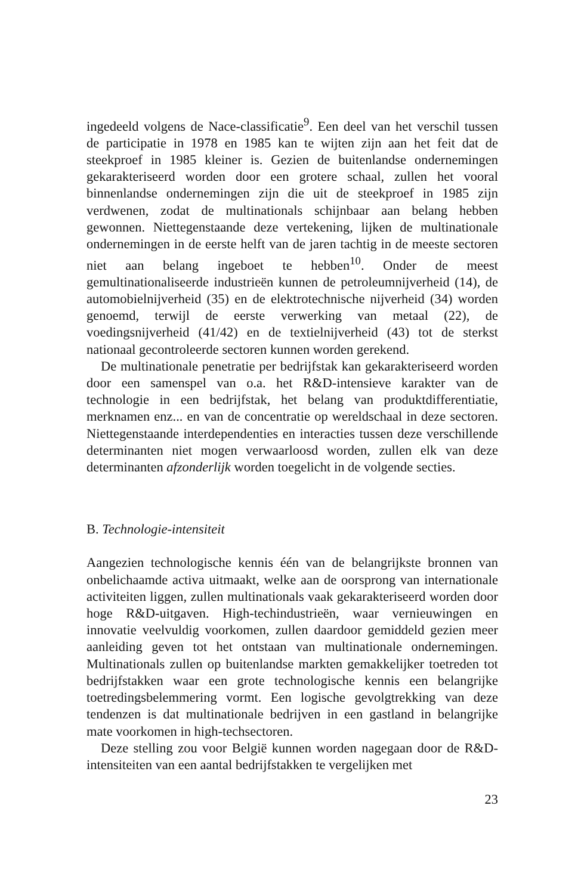ingedeeld volgens de Nace-classificatie<sup>9</sup>. Een deel van het verschil tussen de participatie in 1978 en 1985 kan te wijten zijn aan het feit dat de steekproef in 1985 kleiner is. Gezien de buitenlandse ondernemingen gekarakteriseerd worden door een grotere schaal, zullen het vooral binnenlandse ondernemingen zijn die uit de steekproef in 1985 zijn verdwenen, zodat de multinationals schijnbaar aan belang hebben gewonnen. Niettegenstaande deze vertekening, lijken de multinationale ondernemingen in de eerste helft van de jaren tachtig in de meeste sectoren niet aan belang ingeboet te hebben<sup>10</sup>. Onder de meest gemultinationaliseerde industrieën kunnen de petroleumnijverheid (14), de automobielnijverheid (35) en de elektrotechnische nijverheid (34) worden genoemd, terwijl de eerste verwerking van metaal (22), de voedingsnijverheid (41/42) en de textielnijverheid (43) tot de sterkst nationaal gecontroleerde sectoren kunnen worden gerekend.
De multinationale penetratie per bedrijfstak kan gekarakteriseerd worden door een samenspel van o.a. het R&D-intensieve karakter van de technologie in een bedrijfstak, het belang van produktdifferentiatie, merknamen enz... en van de concentratie op wereldschaal in deze sectoren. Niettegenstaande interdependenties en interacties tussen deze verschillende determinanten niet mogen verwaarloosd worden, zullen elk van deze determinanten afzonderlijk worden toegelicht in de volgende secties.
B. Technologie-intensiteit
Aangezien technologische kennis één van de belangrijkste bronnen van onbelichaamde activa uitmaakt, welke aan de oorsprong van internationale activiteiten liggen, zullen multinationals vaak gekarakteriseerd worden door hoge R&D-uitgaven. High-techindustrieën, waar vernieuwingen en innovatie veelvuldig voorkomen, zullen daardoor gemiddeld gezien meer aanleiding geven tot het ontstaan van multinationale ondernemingen. Multinationals zullen op buitenlandse markten gemakkelijker toetreden tot bedrijfstakken waar een grote technologische kennis een belangrijke toetredingsbelemmering vormt. Een logische gevolgtrekking van deze tendenzen is dat multinationale bedrijven in een gastland in belangrijke mate voorkomen in high-techsectoren.
Deze stelling zou voor België kunnen worden nagegaan door de R&D-intensiteiten van een aantal bedrijfstakken te vergelijken met
23